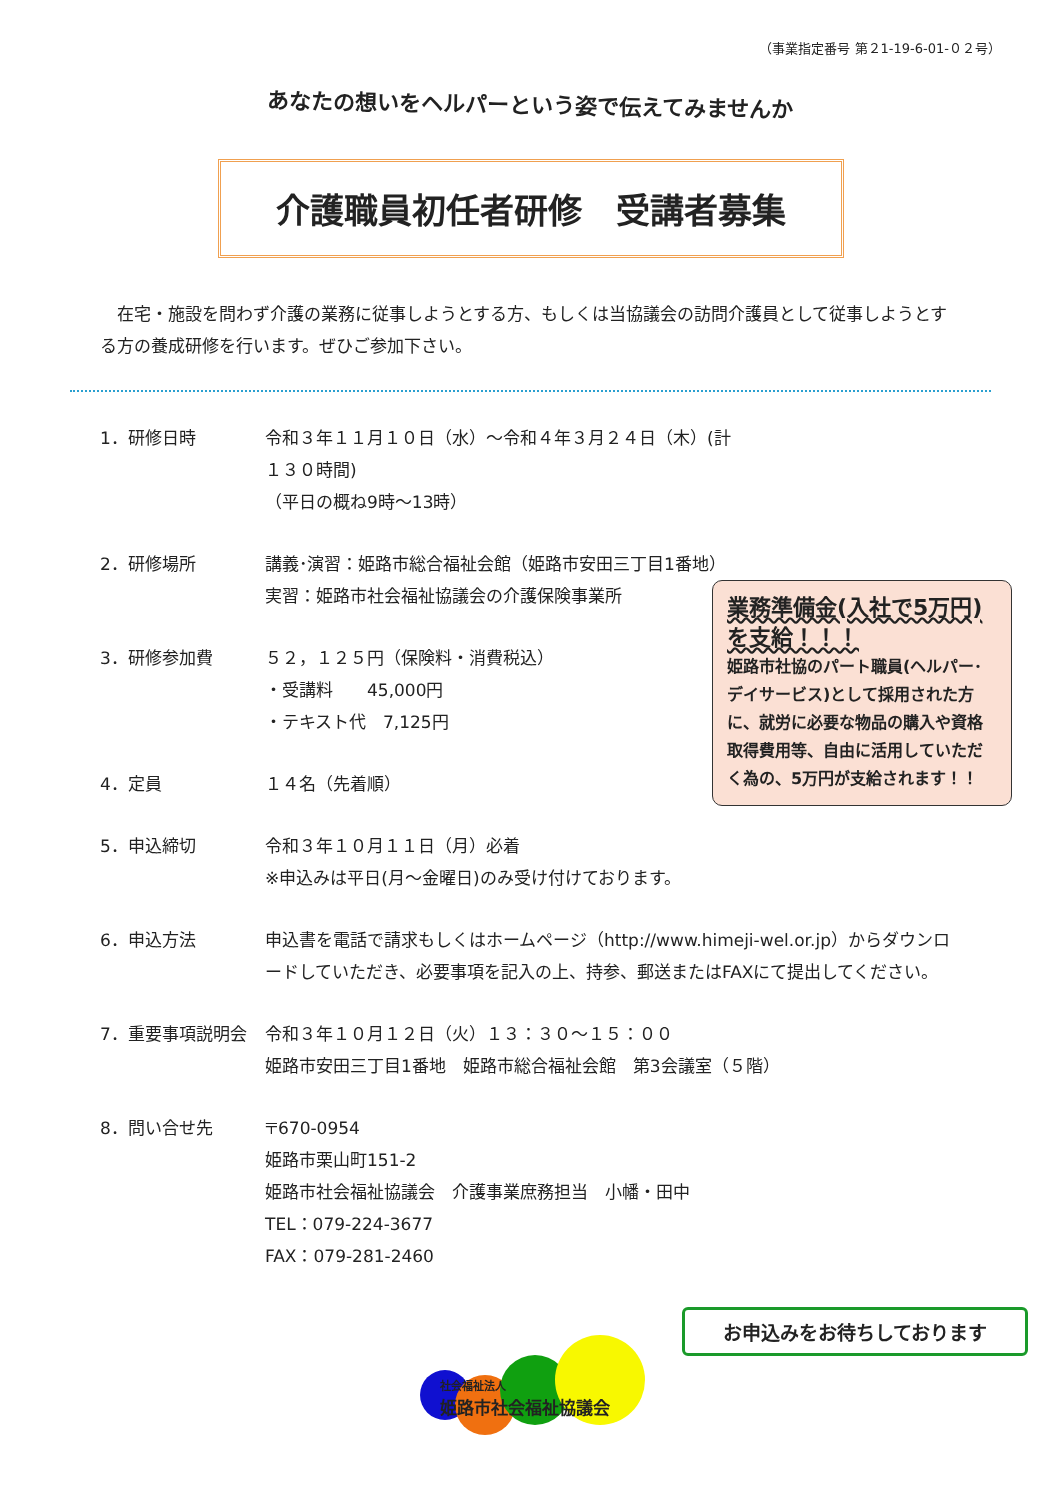（事業指定番号 第２1-19-6-01-０２号）
あなたの想いをヘルパーという姿で伝えてみませんか
介護職員初任者研修　受講者募集
　在宅・施設を問わず介護の業務に従事しようとする方、もしくは当協議会の訪問介護員として従事しようとする方の養成研修を行います。ぜひご参加下さい。
1．研修日時 令和３年１１月１０日（水）～令和４年３月２４日（木）(計１３０時間)
（平日の概ね9時～13時）
2．研修場所 講義･演習：姫路市総合福祉会館（姫路市安田三丁目1番地）
実習：姫路市社会福祉協議会の介護保険事業所
3．研修参加費 ５２，１２５円（保険料・消費税込）
・受講料　　45,000円
・テキスト代　7,125円
4．定員 １４名（先着順）
5．申込締切 令和３年１０月１１日（月）必着
※申込みは平日(月～金曜日)のみ受け付けております。
6．申込方法 申込書を電話で請求もしくはホームページ（http://www.himeji-wel.or.jp）からダウンロードしていただき、必要事項を記入の上、持参、郵送またはFAXにて提出してください。
7．重要事項説明会 令和３年１０月１２日（火）１３：３０～１５：００
姫路市安田三丁目1番地　姫路市総合福祉会館　第3会議室（５階）
8．問い合せ先 〒670-0954
姫路市栗山町151-2
姫路市社会福祉協議会　介護事業庶務担当　小幡・田中
TEL：079-224-3677
FAX：079-281-2460
業務準備金(入社で5万円)を支給！！！
姫路市社協のパート職員(ヘルパー･デイサービス)として採用された方に、就労に必要な物品の購入や資格取得費用等、自由に活用していただく為の、5万円が支給されます！！
お申込みをお待ちしております
社会福祉法人
姫路市社会福祉協議会